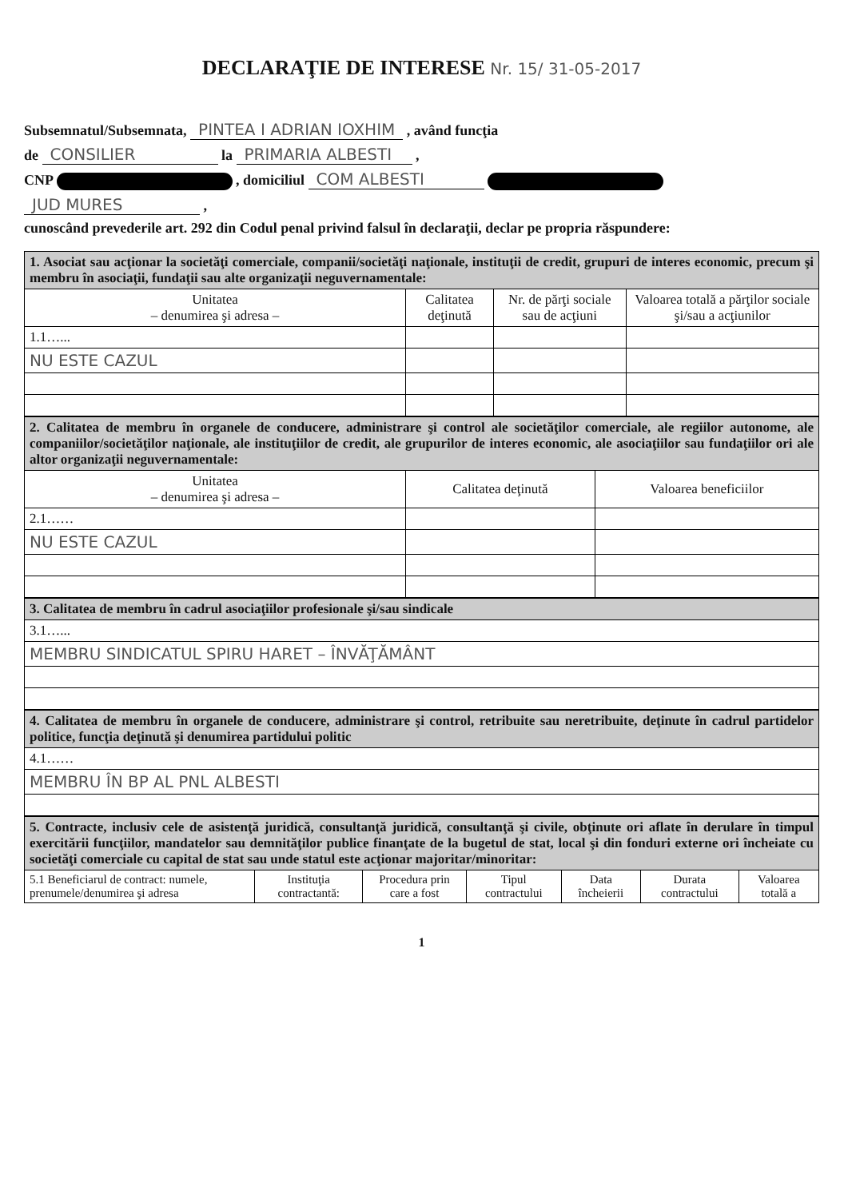DECLARAŢIE DE INTERESE Nr. 15/ 31-05-2017
Subsemnatul/Subsemnata, PINTEA I ADRIAN IOXHIM , având funcţia
de CONSILIER la PRIMARIA ALBESTI ,
CNP , domiciliul COM ALBESTI
JUD MURES ,
cunoscând prevederile art. 292 din Codul penal privind falsul în declaraţii, declar pe propria răspundere:
| 1. Asociat sau acţionar la societăţi comerciale, companii/societăţi naţionale, instituţii de credit, grupuri de interes economic, precum şi membru în asociaţii, fundaţii sau alte organizaţii neguvernamentale: | | | |
| Unitatea – denumirea şi adresa – | Calitatea deţinută | Nr. de părţi sociale sau de acţiuni | Valoarea totală a părţilor sociale şi/sau a acţiunilor |
| 1.1…... | | | |
| NU ESTE CAZUL | | | |
| 2. Calitatea de membru în organele de conducere, administrare şi control ale societăţilor comerciale, ale regiilor autonome, ale companiilor/societăţilor naţionale, ale instituţiilor de credit, ale grupurilor de interes economic, ale asociaţiilor sau fundaţiilor ori ale altor organizaţii neguvernamentale: | | |
| Unitatea – denumirea şi adresa – | Calitatea deţinută | Valoarea beneficiilor |
| 2.1…… | | |
| NU ESTE CAZUL | | |
| 3. Calitatea de membru în cadrul asociaţiilor profesionale şi/sau sindicale |
| 3.1…... |
| MEMBRU SINDICATUL SPIRU HARET – ÎNVĂŢĂMÂNT |
| 4. Calitatea de membru în organele de conducere, administrare şi control, retribuite sau neretribuite, deţinute în cadrul partidelor politice, funcţia deţinută şi denumirea partidului politic |
| 4.1…… |
| MEMBRU ÎN BP AL PNL ALBESTI |
| 5. Contracte, inclusiv cele de asistenţă juridică, consultanţă juridică, consultanţă şi civile, obţinute ori aflate în derulare în timpul exercitării funcţiilor, mandatelor sau demnităţilor publice finanţate de la bugetul de stat, local şi din fonduri externe ori încheiate cu societăţi comerciale cu capital de stat sau unde statul este acţionar majoritar/minoritar: | | | | | | |
| 5.1 Beneficiarul de contract: numele, prenumele/denumirea şi adresa | Instituţia contractantă: | Procedura prin care a fost | Tipul contractului | Data încheierii | Durata contractului | Valoarea totală a |
1